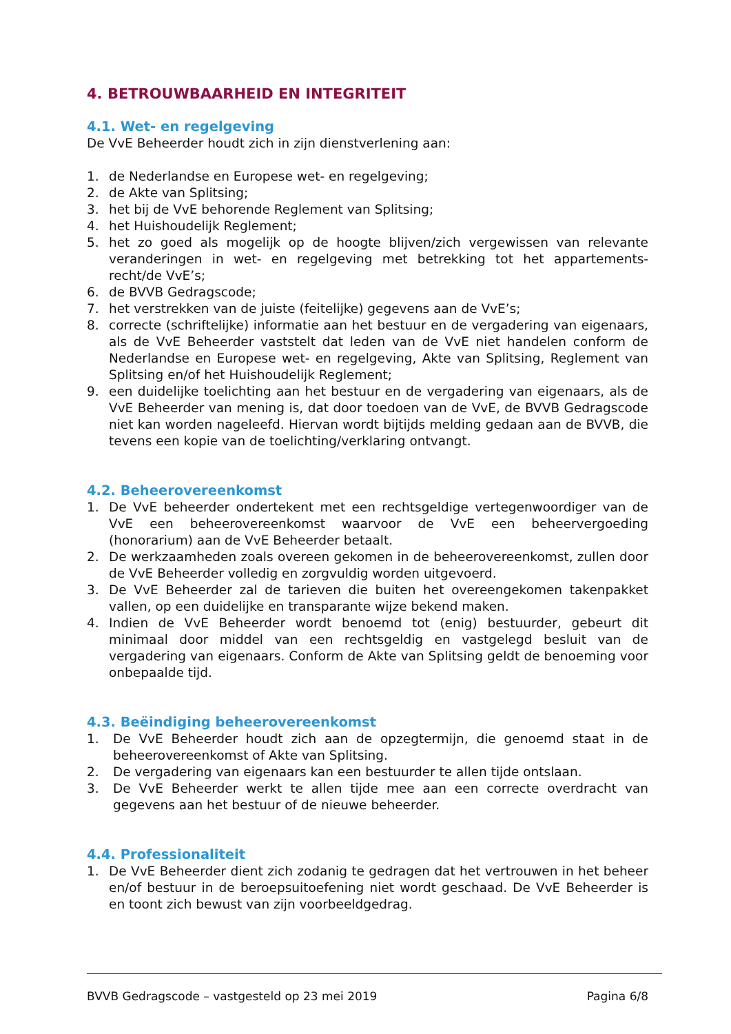4. BETROUWBAARHEID EN INTEGRITEIT
4.1. Wet- en regelgeving
De VvE Beheerder houdt zich in zijn dienstverlening aan:
1. de Nederlandse en Europese wet- en regelgeving;
2. de Akte van Splitsing;
3. het bij de VvE behorende Reglement van Splitsing;
4. het Huishoudelijk Reglement;
5. het zo goed als mogelijk op de hoogte blijven/zich vergewissen van relevante veranderingen in wet- en regelgeving met betrekking tot het appartements-recht/de VvE’s;
6. de BVVB Gedragscode;
7. het verstrekken van de juiste (feitelijke) gegevens aan de VvE’s;
8. correcte (schriftelijke) informatie aan het bestuur en de vergadering van eigenaars, als de VvE Beheerder vaststelt dat leden van de VvE niet handelen conform de Nederlandse en Europese wet- en regelgeving, Akte van Splitsing, Reglement van Splitsing en/of het Huishoudelijk Reglement;
9. een duidelijke toelichting aan het bestuur en de vergadering van eigenaars, als de VvE Beheerder van mening is, dat door toedoen van de VvE, de BVVB Gedragscode niet kan worden nageleefd. Hiervan wordt bijtijds melding gedaan aan de BVVB, die tevens een kopie van de toelichting/verklaring ontvangt.
4.2. Beheerovereenkomst
1. De VvE beheerder ondertekent met een rechtsgeldige vertegenwoordiger van de VvE een beheerovereenkomst waarvoor de VvE een beheervergoeding (honorarium) aan de VvE Beheerder betaalt.
2. De werkzaamheden zoals overeen gekomen in de beheerovereenkomst, zullen door de VvE Beheerder volledig en zorgvuldig worden uitgevoerd.
3. De VvE Beheerder zal de tarieven die buiten het overeengekomen takenpakket vallen, op een duidelijke en transparante wijze bekend maken.
4. Indien de VvE Beheerder wordt benoemd tot (enig) bestuurder, gebeurt dit minimaal door middel van een rechtsgeldig en vastgelegd besluit van de vergadering van eigenaars. Conform de Akte van Splitsing geldt de benoeming voor onbepaalde tijd.
4.3. Beëindiging beheerovereenkomst
1. De VvE Beheerder houdt zich aan de opzegtermijn, die genoemd staat in de beheerovereenkomst of Akte van Splitsing.
2. De vergadering van eigenaars kan een bestuurder te allen tijde ontslaan.
3. De VvE Beheerder werkt te allen tijde mee aan een correcte overdracht van gegevens aan het bestuur of de nieuwe beheerder.
4.4. Professionaliteit
1. De VvE Beheerder dient zich zodanig te gedragen dat het vertrouwen in het beheer en/of bestuur in de beroepsuitoefening niet wordt geschaad. De VvE Beheerder is en toont zich bewust van zijn voorbeeldgedrag.
BVVB Gedragscode – vastgesteld op 23 mei 2019 Pagina 6/8